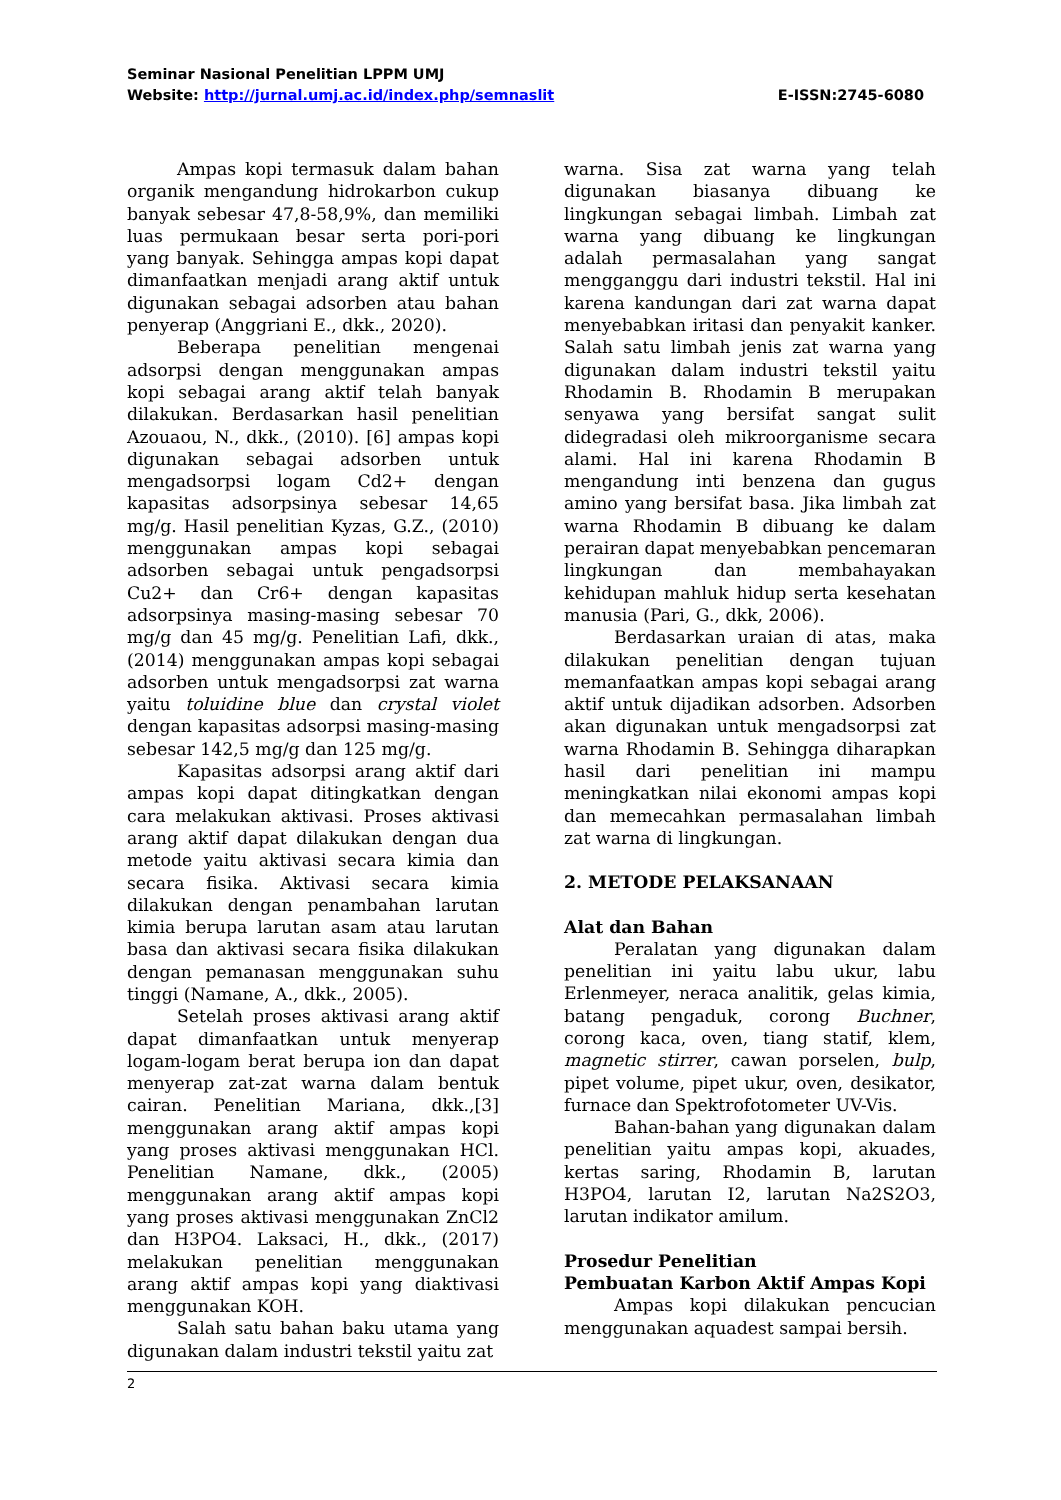Seminar Nasional Penelitian LPPM UMJ
Website: http://jurnal.umj.ac.id/index.php/semnaslit E-ISSN:2745-6080
Ampas kopi termasuk dalam bahan organik mengandung hidrokarbon cukup banyak sebesar 47,8-58,9%, dan memiliki luas permukaan besar serta pori-pori yang banyak. Sehingga ampas kopi dapat dimanfaatkan menjadi arang aktif untuk digunakan sebagai adsorben atau bahan penyerap (Anggriani E., dkk., 2020).
Beberapa penelitian mengenai adsorpsi dengan menggunakan ampas kopi sebagai arang aktif telah banyak dilakukan. Berdasarkan hasil penelitian Azouaou, N., dkk., (2010). [6] ampas kopi digunakan sebagai adsorben untuk mengadsorpsi logam Cd2+ dengan kapasitas adsorpsinya sebesar 14,65 mg/g. Hasil penelitian Kyzas, G.Z., (2010) menggunakan ampas kopi sebagai adsorben sebagai untuk pengadsorpsi Cu2+ dan Cr6+ dengan kapasitas adsorpsinya masing-masing sebesar 70 mg/g dan 45 mg/g. Penelitian Lafi, dkk., (2014) menggunakan ampas kopi sebagai adsorben untuk mengadsorpsi zat warna yaitu toluidine blue dan crystal violet dengan kapasitas adsorpsi masing-masing sebesar 142,5 mg/g dan 125 mg/g.
Kapasitas adsorpsi arang aktif dari ampas kopi dapat ditingkatkan dengan cara melakukan aktivasi. Proses aktivasi arang aktif dapat dilakukan dengan dua metode yaitu aktivasi secara kimia dan secara fisika. Aktivasi secara kimia dilakukan dengan penambahan larutan kimia berupa larutan asam atau larutan basa dan aktivasi secara fisika dilakukan dengan pemanasan menggunakan suhu tinggi (Namane, A., dkk., 2005).
Setelah proses aktivasi arang aktif dapat dimanfaatkan untuk menyerap logam-logam berat berupa ion dan dapat menyerap zat-zat warna dalam bentuk cairan. Penelitian Mariana, dkk.,[3] menggunakan arang aktif ampas kopi yang proses aktivasi menggunakan HCl. Penelitian Namane, dkk., (2005) menggunakan arang aktif ampas kopi yang proses aktivasi menggunakan ZnCl2 dan H3PO4. Laksaci, H., dkk., (2017) melakukan penelitian menggunakan arang aktif ampas kopi yang diaktivasi menggunakan KOH.
Salah satu bahan baku utama yang digunakan dalam industri tekstil yaitu zat
warna. Sisa zat warna yang telah digunakan biasanya dibuang ke lingkungan sebagai limbah. Limbah zat warna yang dibuang ke lingkungan adalah permasalahan yang sangat mengganggu dari industri tekstil. Hal ini karena kandungan dari zat warna dapat menyebabkan iritasi dan penyakit kanker. Salah satu limbah jenis zat warna yang digunakan dalam industri tekstil yaitu Rhodamin B. Rhodamin B merupakan senyawa yang bersifat sangat sulit didegradasi oleh mikroorganisme secara alami. Hal ini karena Rhodamin B mengandung inti benzena dan gugus amino yang bersifat basa. Jika limbah zat warna Rhodamin B dibuang ke dalam perairan dapat menyebabkan pencemaran lingkungan dan membahayakan kehidupan mahluk hidup serta kesehatan manusia (Pari, G., dkk, 2006).
Berdasarkan uraian di atas, maka dilakukan penelitian dengan tujuan memanfaatkan ampas kopi sebagai arang aktif untuk dijadikan adsorben. Adsorben akan digunakan untuk mengadsorpsi zat warna Rhodamin B. Sehingga diharapkan hasil dari penelitian ini mampu meningkatkan nilai ekonomi ampas kopi dan memecahkan permasalahan limbah zat warna di lingkungan.
2. METODE PELAKSANAAN
Alat dan Bahan
Peralatan yang digunakan dalam penelitian ini yaitu labu ukur, labu Erlenmeyer, neraca analitik, gelas kimia, batang pengaduk, corong Buchner, corong kaca, oven, tiang statif, klem, magnetic stirrer, cawan porselen, bulp, pipet volume, pipet ukur, oven, desikator, furnace dan Spektrofotometer UV-Vis.
Bahan-bahan yang digunakan dalam penelitian yaitu ampas kopi, akuades, kertas saring, Rhodamin B, larutan H3PO4, larutan I2, larutan Na2S2O3, larutan indikator amilum.
Prosedur Penelitian
Pembuatan Karbon Aktif Ampas Kopi
Ampas kopi dilakukan pencucian menggunakan aquadest sampai bersih.
2